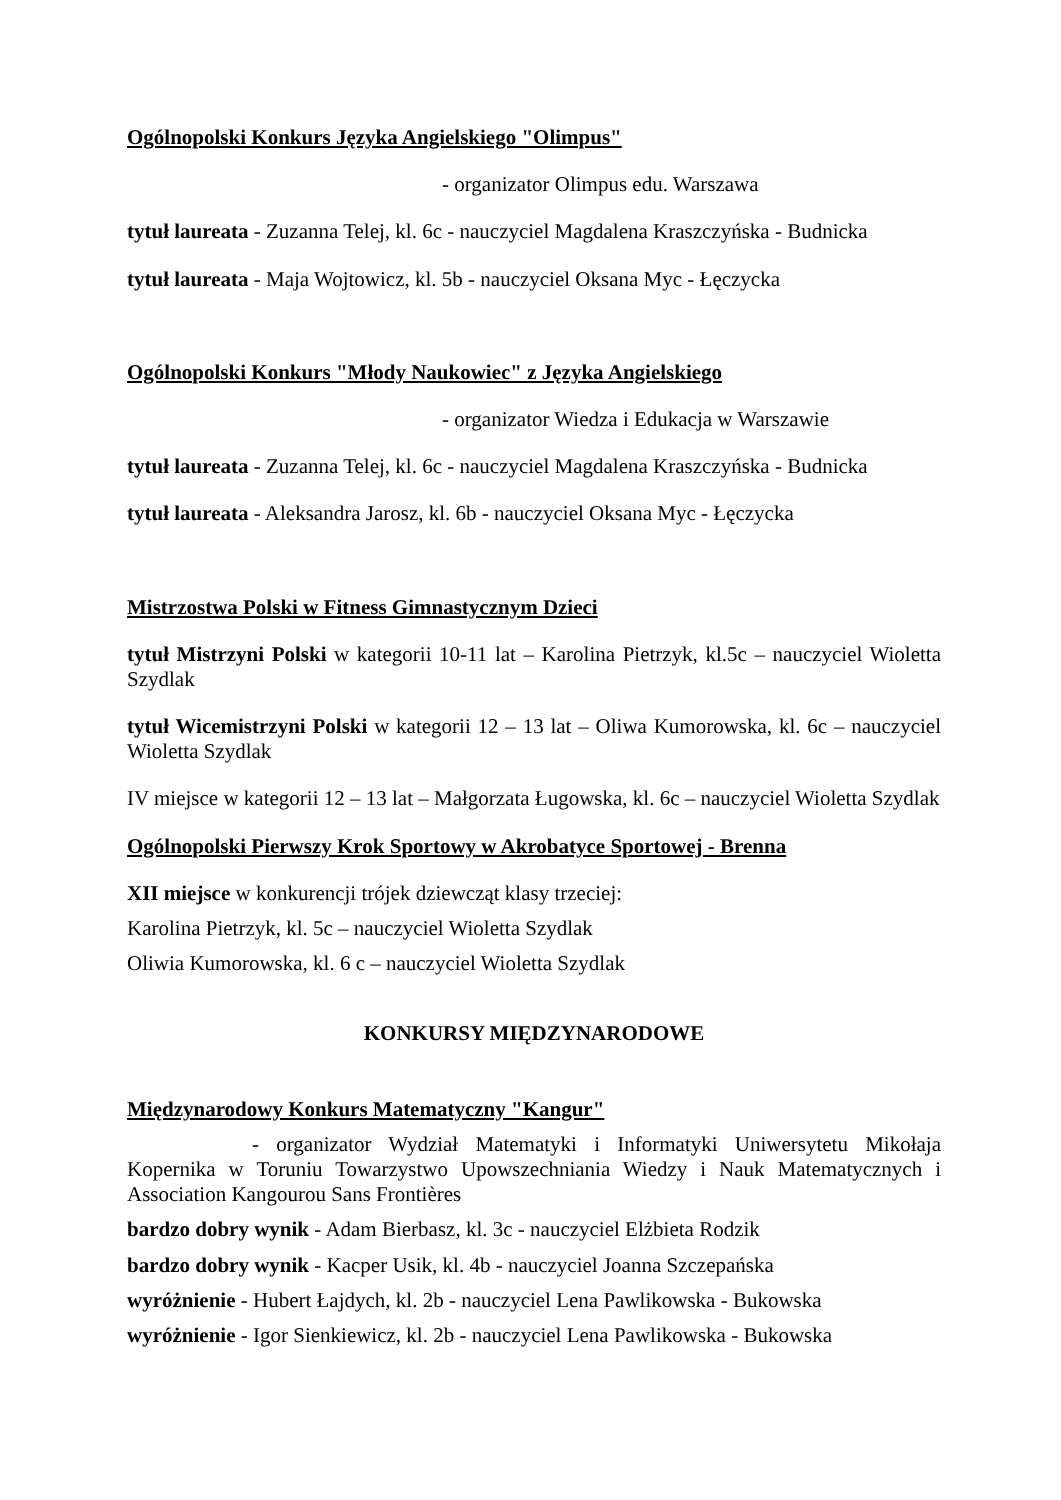Ogólnopolski Konkurs Języka Angielskiego "Olimpus"
- organizator Olimpus edu. Warszawa
tytuł laureata - Zuzanna Telej, kl. 6c - nauczyciel Magdalena Kraszczyńska - Budnicka
tytuł laureata - Maja Wojtowicz, kl. 5b - nauczyciel Oksana Myc - Łęczycka
Ogólnopolski Konkurs "Młody Naukowiec" z Języka Angielskiego
- organizator Wiedza i Edukacja w Warszawie
tytuł laureata - Zuzanna Telej, kl. 6c - nauczyciel Magdalena Kraszczyńska - Budnicka
tytuł laureata - Aleksandra Jarosz, kl. 6b - nauczyciel Oksana Myc - Łęczycka
Mistrzostwa Polski w Fitness Gimnastycznym Dzieci
tytuł Mistrzyni Polski w kategorii 10-11 lat – Karolina Pietrzyk, kl.5c – nauczyciel Wioletta Szydlak
tytuł Wicemistrzyni Polski w kategorii 12 – 13 lat – Oliwa Kumorowska, kl. 6c – nauczyciel Wioletta Szydlak
IV miejsce w kategorii 12 – 13 lat – Małgorzata Ługowska, kl. 6c – nauczyciel Wioletta Szydlak
Ogólnopolski Pierwszy Krok Sportowy w Akrobatyce Sportowej - Brenna
XII miejsce w konkurencji trójek dziewcząt klasy trzeciej:
Karolina Pietrzyk, kl. 5c – nauczyciel Wioletta Szydlak
Oliwia Kumorowska, kl. 6 c – nauczyciel Wioletta Szydlak
KONKURSY MIĘDZYNARODOWE
Międzynarodowy Konkurs Matematyczny "Kangur"
- organizator Wydział Matematyki i Informatyki Uniwersytetu Mikołaja Kopernika w Toruniu Towarzystwo Upowszechniania Wiedzy i Nauk Matematycznych i Association Kangourou Sans Frontières
bardzo dobry wynik - Adam Bierbasz, kl. 3c - nauczyciel Elżbieta Rodzik
bardzo dobry wynik - Kacper Usik, kl. 4b - nauczyciel Joanna Szczepańska
wyróżnienie - Hubert Łajdych, kl. 2b - nauczyciel Lena Pawlikowska - Bukowska
wyróżnienie - Igor Sienkiewicz, kl. 2b - nauczyciel Lena Pawlikowska - Bukowska